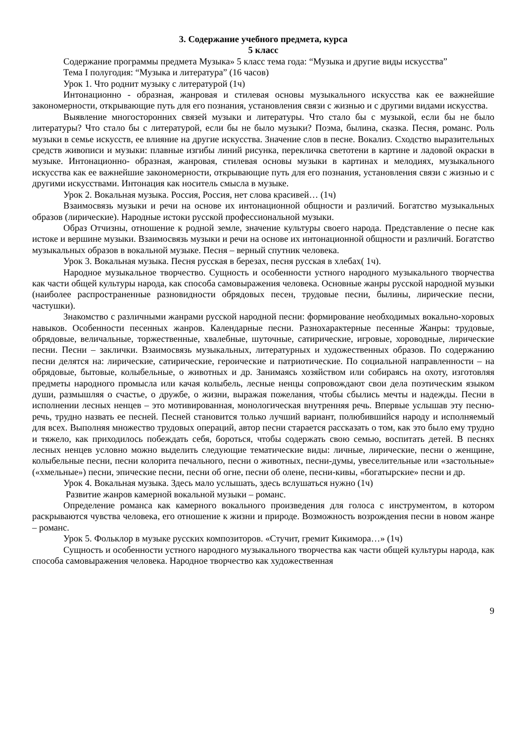3. Содержание учебного предмета, курса
5 класс
Содержание программы предмета Музыка» 5 класс тема года: “Музыка и другие виды искусства”
Тема I полугодия: “Музыка и литература” (16 часов)
Урок 1. Что роднит музыку с литературой (1ч)
Интонационно - образная, жанровая и стилевая основы музыкального искусства как ее важнейшие закономерности, открывающие путь для его познания, установления связи с жизнью и с другими видами искусства.
Выявление многосторонних связей музыки и литературы. Что стало бы с музыкой, если бы не было литературы? Что стало бы с литературой, если бы не было музыки? Поэма, былина, сказка. Песня, романс. Роль музыки в семье искусств, ее влияние на другие искусства. Значение слов в песне. Вокализ. Сходство выразительных средств живописи и музыки: плавные изгибы линий рисунка, перекличка светотени в картине и ладовой окраски в музыке. Интонационно- образная, жанровая, стилевая основы музыки в картинах и мелодиях, музыкального искусства как ее важнейшие закономерности, открывающие путь для его познания, установления связи с жизнью и с другими искусствами. Интонация как носитель смысла в музыке.
Урок 2. Вокальная музыка. Россия, Россия, нет слова красивей… (1ч)
Взаимосвязь музыки и речи на основе их интонационной общности и различий. Богатство музыкальных образов (лирические). Народные истоки русской профессиональной музыки.
Образ Отчизны, отношение к родной земле, значение культуры своего народа. Представление о песне как истоке и вершине музыки. Взаимосвязь музыки и речи на основе их интонационной общности и различий. Богатство музыкальных образов в вокальной музыке. Песня – верный спутник человека.
Урок 3. Вокальная музыка. Песня русская в березах, песня русская в хлебах( 1ч).
Народное музыкальное творчество. Сущность и особенности устного народного музыкального творчества как части общей культуры народа, как способа самовыражения человека. Основные жанры русской народной музыки (наиболее распространенные разновидности обрядовых песен, трудовые песни, былины, лирические песни, частушки).
Знакомство с различными жанрами русской народной песни: формирование необходимых вокально-хоровых навыков. Особенности песенных жанров. Календарные песни. Разнохарактерные песенные Жанры: трудовые, обрядовые, величальные, торжественные, хвалебные, шуточные, сатирические, игровые, хороводные, лирические песни. Песни – заклички. Взаимосвязь музыкальных, литературных и художественных образов. По содержанию песни делятся на: лирические, сатирические, героические и патриотические. По социальной направленности – на обрядовые, бытовые, колыбельные, о животных и др. Занимаясь хозяйством или собираясь на охоту, изготовляя предметы народного промысла или качая колыбель, лесные ненцы сопровождают свои дела поэтическим языком души, размышляя о счастье, о дружбе, о жизни, выражая пожелания, чтобы сбылись мечты и надежды. Песни в исполнении лесных ненцев – это мотивированная, монологическая внутренняя речь. Впервые услышав эту песню-речь, трудно назвать ее песней. Песней становится только лучший вариант, полюбившийся народу и исполняемый для всех. Выполняя множество трудовых операций, автор песни старается рассказать о том, как это было ему трудно и тяжело, как приходилось побеждать себя, бороться, чтобы содержать свою семью, воспитать детей. В песнях лесных ненцев условно можно выделить следующие тематические виды: личные, лирические, песни о женщине, колыбельные песни, песни колорита печального, песни о животных, песни-думы, увеселительные или «застольные» («хмельные») песни, эпические песни, песни об огне, песни об олене, песни-кивы, «богатырские» песни и др.
Урок 4. Вокальная музыка. Здесь мало услышать, здесь вслушаться нужно (1ч)
Развитие жанров камерной вокальной музыки – романс.
Определение романса как камерного вокального произведения для голоса с инструментом, в котором раскрываются чувства человека, его отношение к жизни и природе. Возможность возрождения песни в новом жанре – романс.
Урок 5. Фольклор в музыке русских композиторов. «Стучит, гремит Кикимора…» (1ч)
Сущность и особенности устного народного музыкального творчества как части общей культуры народа, как способа самовыражения человека. Народное творчество как художественная
9